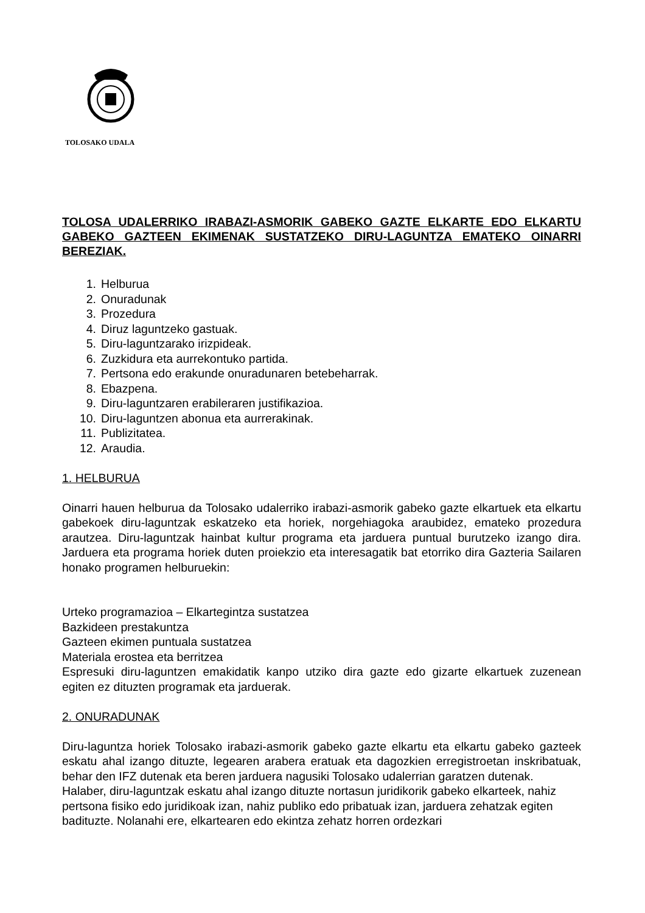TOLOSAKO UDALA
TOLOSA UDALERRIKO IRABAZI-ASMORIK GABEKO GAZTE ELKARTE EDO ELKARTU GABEKO GAZTEEN EKIMENAK SUSTATZEKO DIRU-LAGUNTZA EMATEKO OINARRI BEREZIAK.
1. Helburua
2. Onuradunak
3. Prozedura
4. Diruz laguntzeko gastuak.
5. Diru-laguntzarako irizpideak.
6. Zuzkidura eta aurrekontuko partida.
7. Pertsona edo erakunde onuradunaren betebeharrak.
8. Ebazpena.
9. Diru-laguntzaren erabileraren justifikazioa.
10. Diru-laguntzen abonua eta aurrerakinak.
11. Publizitatea.
12. Araudia.
1. HELBURUA
Oinarri hauen helburua da Tolosako udalerriko irabazi-asmorik gabeko gazte elkartuek eta elkartu gabekoek diru-laguntzak eskatzeko eta horiek, norgehiagoka araubidez, emateko prozedura arautzea. Diru-laguntzak hainbat kultur programa eta jarduera puntual burutzeko izango dira. Jarduera eta programa horiek duten proiekzio eta interesagatik bat etorriko dira Gazteria Sailaren honako programen helburuekin:
Urteko programazioa – Elkartegintza sustatzea
Bazkideen prestakuntza
Gazteen ekimen puntuala sustatzea
Materiala erostea eta berritzea
Espresuki diru-laguntzen emakidatik kanpo utziko dira gazte edo gizarte elkartuek zuzenean egiten ez dituzten programak eta jarduerak.
2. ONURADUNAK
Diru-laguntza horiek Tolosako irabazi-asmorik gabeko gazte elkartu eta elkartu gabeko gazteek eskatu ahal izango dituzte, legearen arabera eratuak eta dagozkien erregistroetan inskribatuak, behar den IFZ dutenak eta beren jarduera nagusiki Tolosako udalerrian garatzen dutenak.
Halaber, diru-laguntzak eskatu ahal izango dituzte nortasun juridikorik gabeko elkarteek, nahiz pertsona fisiko edo juridikoak izan, nahiz publiko edo pribatuak izan, jarduera zehatzak egiten badituzte. Nolanahi ere, elkartearen edo ekintza zehatz horren ordezkari